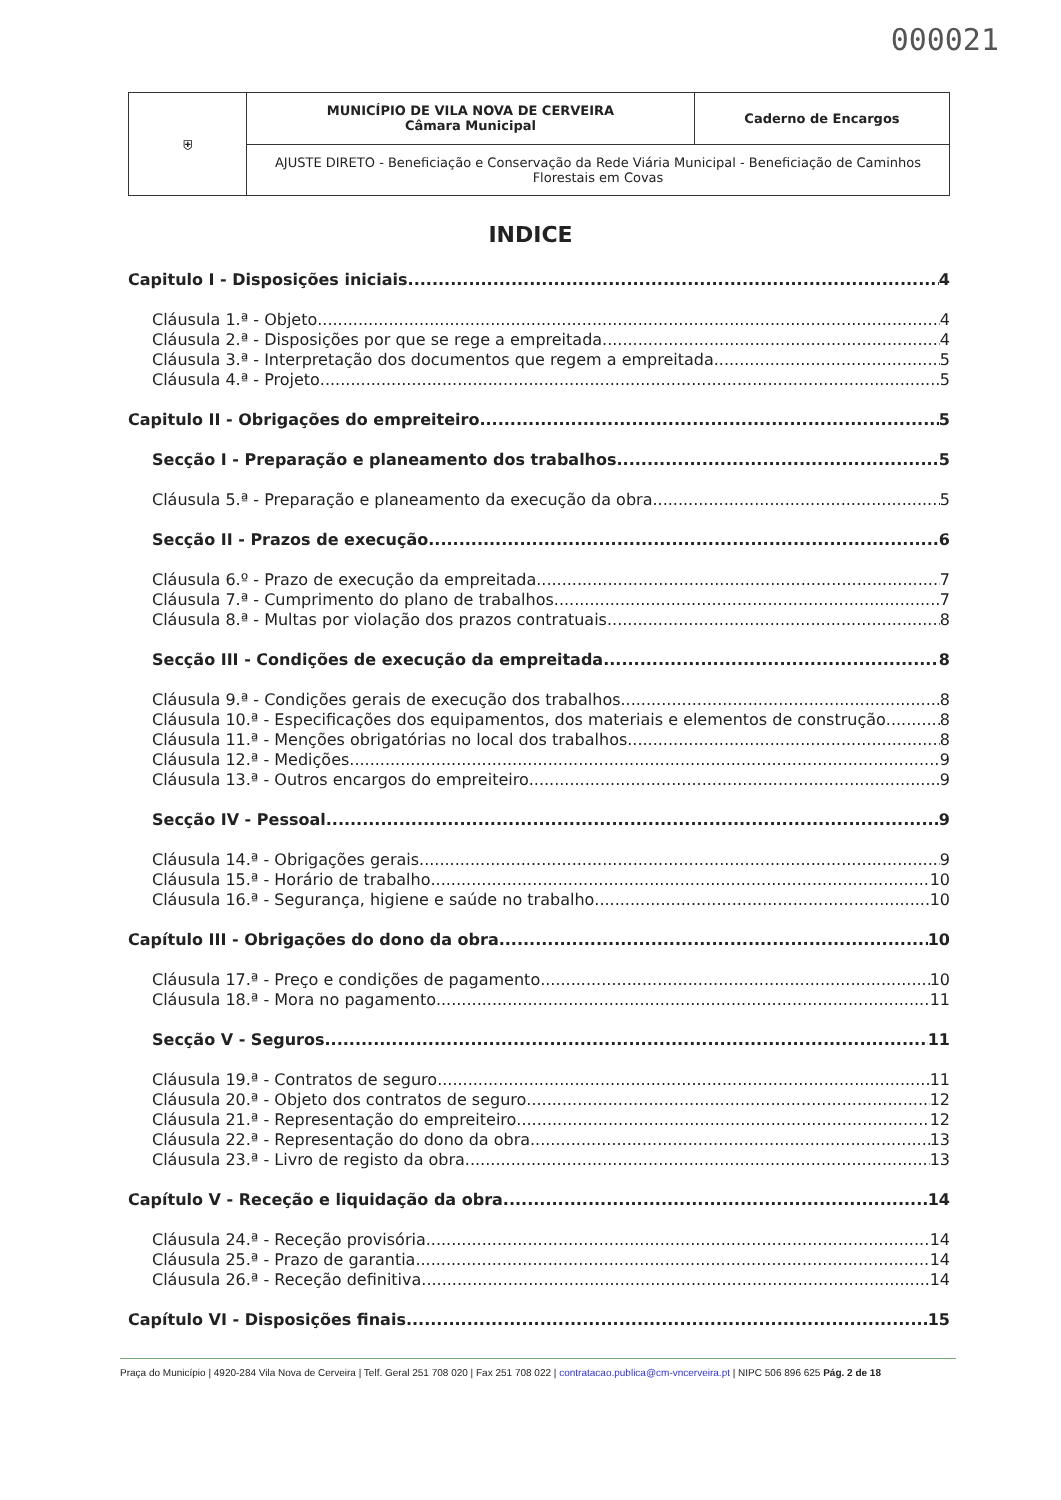000021
| ⛨ | MUNICÍPIO DE VILA NOVA DE CERVEIRA Câmara Municipal | Caderno de Encargos |
| | AJUSTE DIRETO - Beneficiação e Conservação da Rede Viária Municipal - Beneficiação de Caminhos Florestais em Covas | |
INDICE
Capitulo I - Disposições iniciais 4
Cláusula 1.ª - Objeto 4
Cláusula 2.ª - Disposições por que se rege a empreitada 4
Cláusula 3.ª - Interpretação dos documentos que regem a empreitada 5
Cláusula 4.ª - Projeto 5
Capitulo II - Obrigações do empreiteiro 5
Secção I - Preparação e planeamento dos trabalhos 5
Cláusula 5.ª - Preparação e planeamento da execução da obra 5
Secção II - Prazos de execução 6
Cláusula 6.º - Prazo de execução da empreitada 7
Cláusula 7.ª - Cumprimento do plano de trabalhos 7
Cláusula 8.ª - Multas por violação dos prazos contratuais 8
Secção III - Condições de execução da empreitada 8
Cláusula 9.ª - Condições gerais de execução dos trabalhos 8
Cláusula 10.ª - Especificações dos equipamentos, dos materiais e elementos de construção 8
Cláusula 11.ª - Menções obrigatórias no local dos trabalhos 8
Cláusula 12.ª - Medições 9
Cláusula 13.ª - Outros encargos do empreiteiro 9
Secção IV - Pessoal 9
Cláusula 14.ª - Obrigações gerais 9
Cláusula 15.ª - Horário de trabalho 10
Cláusula 16.ª - Segurança, higiene e saúde no trabalho 10
Capítulo III - Obrigações do dono da obra 10
Cláusula 17.ª - Preço e condições de pagamento 10
Cláusula 18.ª - Mora no pagamento 11
Secção V - Seguros 11
Cláusula 19.ª - Contratos de seguro 11
Cláusula 20.ª - Objeto dos contratos de seguro 12
Cláusula 21.ª - Representação do empreiteiro 12
Cláusula 22.ª - Representação do dono da obra 13
Cláusula 23.ª - Livro de registo da obra 13
Capítulo V - Receção e liquidação da obra 14
Cláusula 24.ª - Receção provisória 14
Cláusula 25.ª - Prazo de garantia 14
Cláusula 26.ª - Receção definitiva 14
Capítulo VI - Disposições finais 15
Praça do Município | 4920-284 Vila Nova de Cerveira | Telf. Geral 251 708 020 | Fax 251 708 022 | contratacao.publica@cm-vncerveira.pt | NIPC 506 896 625 Pág. 2 de 18